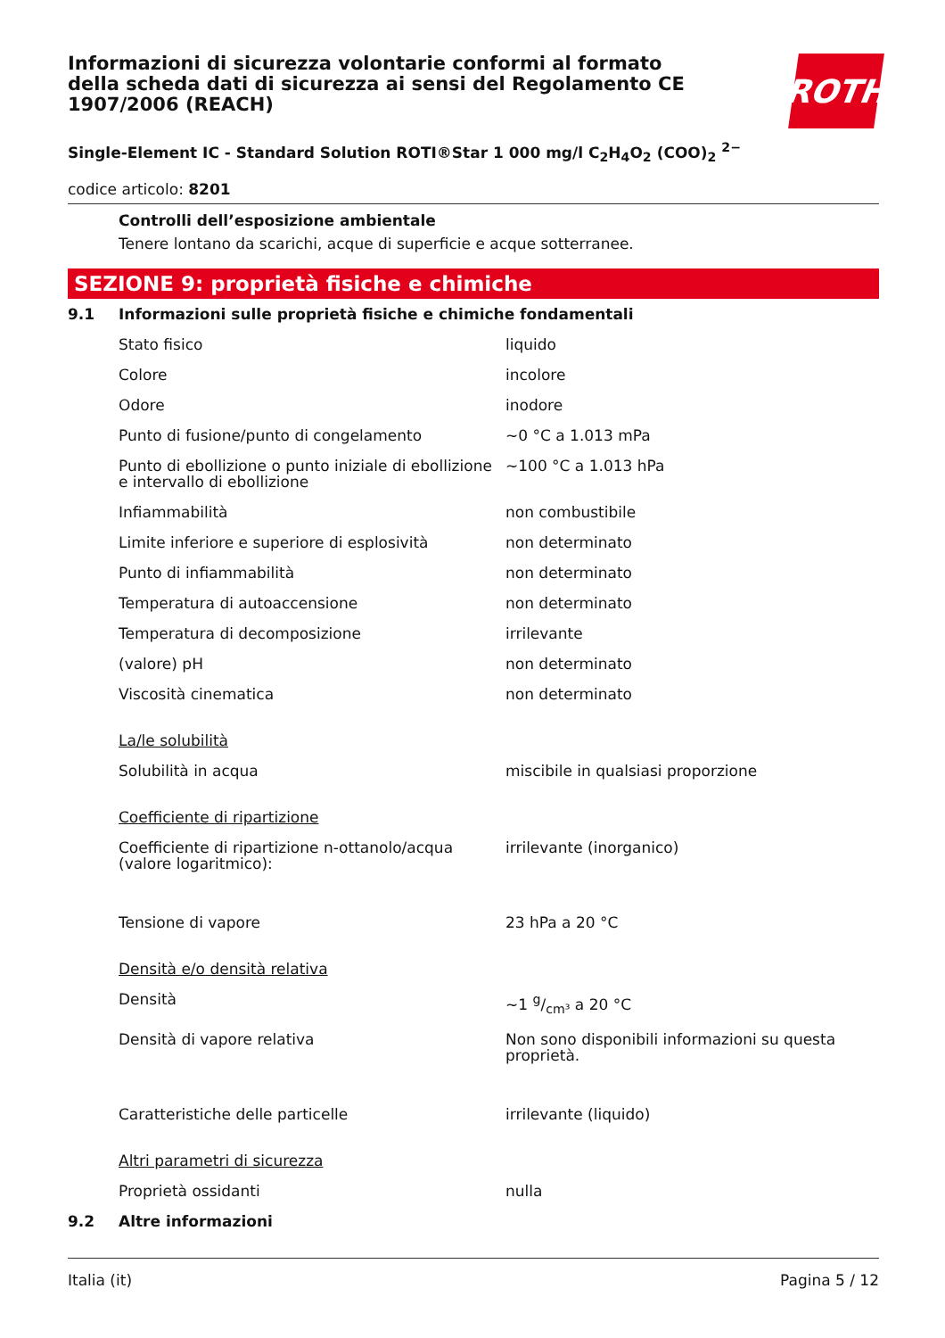ROTH
Informazioni di sicurezza volontarie conformi al formato della scheda dati di sicurezza ai sensi del Regolamento CE 1907/2006 (REACH)
Single-Element IC - Standard Solution ROTI®Star 1 000 mg/l C<sub>2</sub>H<sub>4</sub>O<sub>2</sub> (COO)<sub>2</sub> <sup>2−</sup>
codice articolo: 8201
Controlli dell’esposizione ambientale
Tenere lontano da scarichi, acque di superficie e acque sotterranee.
SEZIONE 9: proprietà fisiche e chimiche
| 9.1 | Informazioni sulle proprietà fisiche e chimiche fondamentali | |
| | Stato fisico | liquido |
| | Colore | incolore |
| | Odore | inodore |
| | Punto di fusione/punto di congelamento | ~0 °C a 1.013 mPa |
| | Punto di ebollizione o punto iniziale di ebollizione e intervallo di ebollizione | ~100 °C a 1.013 hPa |
| | Infiammabilità | non combustibile |
| | Limite inferiore e superiore di esplosività | non determinato |
| | Punto di infiammabilità | non determinato |
| | Temperatura di autoaccensione | non determinato |
| | Temperatura di decomposizione | irrilevante |
| | (valore) pH | non determinato |
| | Viscosità cinematica | non determinato |
| | La/le solubilità | |
| | Solubilità in acqua | miscibile in qualsiasi proporzione |
| | Coefficiente di ripartizione | |
| | Coefficiente di ripartizione n-ottanolo/acqua (valore logaritmico): | irrilevante (inorganico) |
| | Tensione di vapore | 23 hPa a 20 °C |
| | Densità e/o densità relativa | |
| | Densità | ~1 g/cm³ a 20 °C |
| | Densità di vapore relativa | Non sono disponibili informazioni su questa proprietà. |
| | Caratteristiche delle particelle | irrilevante (liquido) |
| | Altri parametri di sicurezza | |
| | Proprietà ossidanti | nulla |
| 9.2 | Altre informazioni | |
Italia (it) Pagina 5 / 12